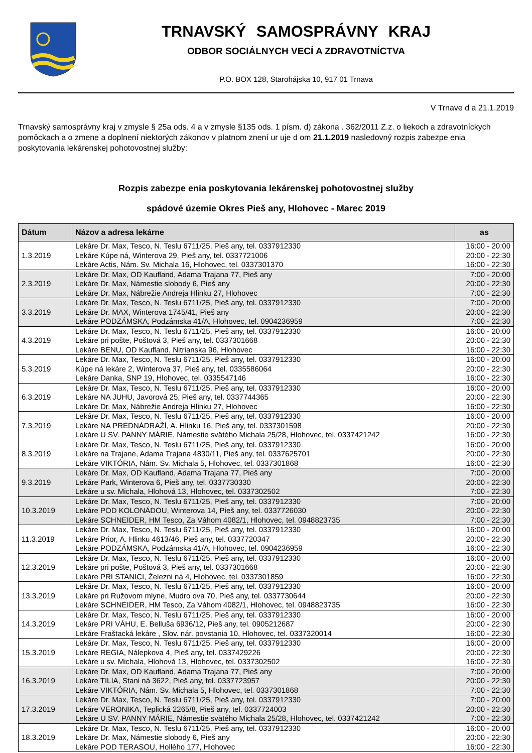TRNAVSKÝ SAMOSPRÁVNY KRAJ
ODBOR SOCIÁLNYCH VECÍ A ZDRAVOTNÍCTVA
P.O. BOX 128, Starohájska 10, 917 01 Trnava
V Trnave d a 21.1.2019
Trnavský samosprávny kraj v zmysle § 25a ods. 4 a v zmysle §135 ods. 1 písm. d) zákona . 362/2011 Z.z. o liekoch a zdravotníckych pomôckach a o zmene a doplnení niektorých zákonov v platnom znení ur uje d om 21.1.2019 nasledovný rozpis zabezpe enia poskytovania lekárenskej pohotovostnej služby:
Rozpis zabezpe enia poskytovania lekárenskej pohotovostnej služby
spádové územie Okres Pieš any, Hlohovec - Marec 2019
| Dátum | Názov a adresa lekárne | as |
| --- | --- | --- |
| 1.3.2019 | Lekáre Dr. Max, Tesco, N. Teslu 6711/25, Pieš any, tel. 0337912330 Lekáre Kúpe ná, Winterova 29, Pieš any, tel. 0337721006 Lekáre Actis, Nám. Sv. Michala 16, Hlohovec, tel. 0337301370 | 16:00 - 20:00 20:00 - 22:30 16:00 - 22:30 |
| 2.3.2019 | Lekáre Dr. Max, OD Kaufland, Adama Trajana 77, Pieš any Lekáre Dr. Max, Námestie slobody 6, Pieš any Lekáre Dr. Max, Nábrežie Andreja Hlinku 27, Hlohovec | 7:00 - 20:00 20:00 - 22:30 7:00 - 22:30 |
| 3.3.2019 | Lekáre Dr. Max, Tesco, N. Teslu 6711/25, Pieš any, tel. 0337912330 Lekáre Dr. MAX, Winterova 1745/41, Pieš any Lekáre PODZÁMSKA, Podzámska 41/A, Hlohovec, tel. 0904236959 | 7:00 - 20:00 20:00 - 22:30 7:00 - 22:30 |
| 4.3.2019 | Lekáre Dr. Max, Tesco, N. Teslu 6711/25, Pieš any, tel. 0337912330 Lekáre pri pošte, Poštová 3, Pieš any, tel. 0337301668 Lekáre BENU, OD Kaufland, Nitrianska 96, Hlohovec | 16:00 - 20:00 20:00 - 22:30 16:00 - 22:30 |
| 5.3.2019 | Lekáre Dr. Max, Tesco, N. Teslu 6711/25, Pieš any, tel. 0337912330 Kúpe ná lekáre 2, Winterova 37, Pieš any, tel. 0335586064 Lekáre Danka, SNP 19, Hlohovec, tel. 0335547146 | 16:00 - 20:00 20:00 - 22:30 16:00 - 22:30 |
| 6.3.2019 | Lekáre Dr. Max, Tesco, N. Teslu 6711/25, Pieš any, tel. 0337912330 Lekáre NA JUHU, Javorová 25, Pieš any, tel. 0337744365 Lekáre Dr. Max, Nábrežie Andreja Hlinku 27, Hlohovec | 16:00 - 20:00 20:00 - 22:30 16:00 - 22:30 |
| 7.3.2019 | Lekáre Dr. Max, Tesco, N. Teslu 6711/25, Pieš any, tel. 0337912330 Lekáre NA PREDNÁDRAŽÍ, A. Hlinku 16, Pieš any, tel. 0337301598 Lekáre U SV. PANNY MÁRIE, Námestie svätého Michala 25/28, Hlohovec, tel. 0337421242 | 16:00 - 20:00 20:00 - 22:30 16:00 - 22:30 |
| 8.3.2019 | Lekáre Dr. Max, Tesco, N. Teslu 6711/25, Pieš any, tel. 0337912330 Lekáre na Trajane, Adama Trajana 4830/11, Pieš any, tel. 0337625701 Lekáre VIKTÓRIA, Nám. Sv. Michala 5, Hlohovec, tel. 0337301868 | 16:00 - 20:00 20:00 - 22:30 16:00 - 22:30 |
| 9.3.2019 | Lekáre Dr. Max, OD Kaufland, Adama Trajana 77, Pieš any Lekáre Park, Winterova 6, Pieš any, tel. 0337730330 Lekáre u sv. Michala, Hlohová 13, Hlohovec, tel. 0337302502 | 7:00 - 20:00 20:00 - 22:30 7:00 - 22:30 |
| 10.3.2019 | Lekáre Dr. Max, Tesco, N. Teslu 6711/25, Pieš any, tel. 0337912330 Lekáre POD KOLONÁDOU, Winterova 14, Pieš any, tel. 0337726030 Lekáre SCHNEIDER, HM Tesco, Za Váhom 4082/1, Hlohovec, tel. 0948823735 | 7:00 - 20:00 20:00 - 22:30 7:00 - 22:30 |
| 11.3.2019 | Lekáre Dr. Max, Tesco, N. Teslu 6711/25, Pieš any, tel. 0337912330 Lekáre Prior, A. Hlinku 4613/46, Pieš any, tel. 0337720347 Lekáre PODZÁMSKA, Podzámska 41/A, Hlohovec, tel. 0904236959 | 16:00 - 20:00 20:00 - 22:30 16:00 - 22:30 |
| 12.3.2019 | Lekáre Dr. Max, Tesco, N. Teslu 6711/25, Pieš any, tel. 0337912330 Lekáre pri pošte, Poštová 3, Pieš any, tel. 0337301668 Lekáre PRI STANICI, Železni ná 4, Hlohovec, tel. 0337301859 | 16:00 - 20:00 20:00 - 22:30 16:00 - 22:30 |
| 13.3.2019 | Lekáre Dr. Max, Tesco, N. Teslu 6711/25, Pieš any, tel. 0337912330 Lekáre pri Ružovom mlyne, Mudro ova 70, Pieš any, tel. 0337730644 Lekáre SCHNEIDER, HM Tesco, Za Váhom 4082/1, Hlohovec, tel. 0948823735 | 16:00 - 20:00 20:00 - 22:30 16:00 - 22:30 |
| 14.3.2019 | Lekáre Dr. Max, Tesco, N. Teslu 6711/25, Pieš any, tel. 0337912330 Lekáre PRI VÁHU, E. Belluša 6936/12, Pieš any, tel. 0905212687 Lekáre Fraštacká lekáre , Slov. nár. povstania 10, Hlohovec, tel. 0337320014 | 16:00 - 20:00 20:00 - 22:30 16:00 - 22:30 |
| 15.3.2019 | Lekáre Dr. Max, Tesco, N. Teslu 6711/25, Pieš any, tel. 0337912330 Lekáre REGIA, Nálepkova 4, Pieš any, tel. 0337429226 Lekáre u sv. Michala, Hlohová 13, Hlohovec, tel. 0337302502 | 16:00 - 20:00 20:00 - 22:30 16:00 - 22:30 |
| 16.3.2019 | Lekáre Dr. Max, OD Kaufland, Adama Trajana 77, Pieš any Lekáre TILIA, Stani ná 3622, Pieš any, tel. 0337723957 Lekáre VIKTÓRIA, Nám. Sv. Michala 5, Hlohovec, tel. 0337301868 | 7:00 - 20:00 20:00 - 22:30 7:00 - 22:30 |
| 17.3.2019 | Lekáre Dr. Max, Tesco, N. Teslu 6711/25, Pieš any, tel. 0337912330 Lekáre VERONIKA, Teplická 2265/8, Pieš any, tel. 0337724003 Lekáre U SV. PANNY MÁRIE, Námestie svätého Michala 25/28, Hlohovec, tel. 0337421242 | 7:00 - 20:00 20:00 - 22:30 7:00 - 22:30 |
| 18.3.2019 | Lekáre Dr. Max, Tesco, N. Teslu 6711/25, Pieš any, tel. 0337912330 Lekáre Dr. Max, Námestie slobody 6, Pieš any Lekáre POD TERASOU, Hollého 177, Hlohovec | 16:00 - 20:00 20:00 - 22:30 16:00 - 22:30 |